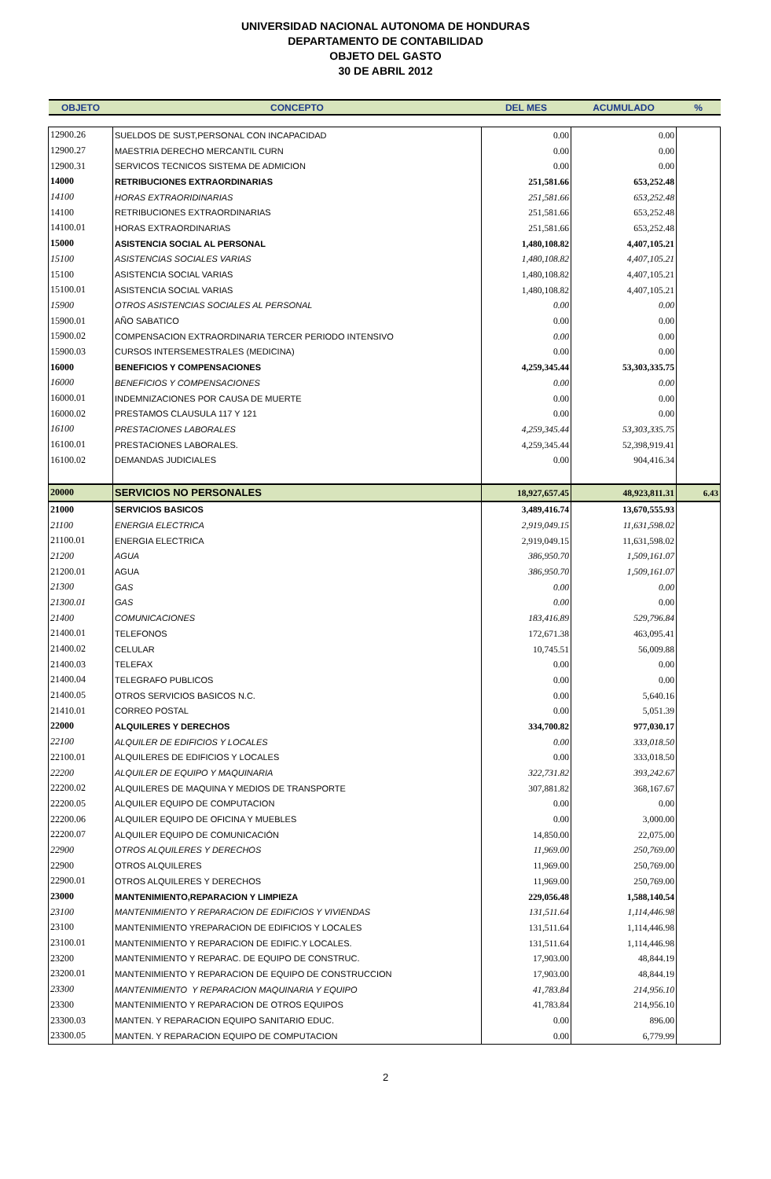UNIVERSIDAD NACIONAL AUTONOMA DE HONDURAS
DEPARTAMENTO DE CONTABILIDAD
OBJETO DEL GASTO
30 DE ABRIL 2012
| OBJETO | CONCEPTO | DEL MES | ACUMULADO | % |
| --- | --- | --- | --- | --- |
| 12900.26 | SUELDOS DE SUST,PERSONAL CON INCAPACIDAD | 0.00 | 0.00 | |
| 12900.27 | MAESTRIA DERECHO MERCANTIL CURN | 0.00 | 0.00 | |
| 12900.31 | SERVICOS TECNICOS SISTEMA DE ADMICION | 0.00 | 0.00 | |
| 14000 | RETRIBUCIONES EXTRAORDINARIAS | 251,581.66 | 653,252.48 | |
| 14100 | HORAS EXTRAORIDINARIAS | 251,581.66 | 653,252.48 | |
| 14100 | RETRIBUCIONES EXTRAORDINARIAS | 251,581.66 | 653,252.48 | |
| 14100.01 | HORAS EXTRAORDINARIAS | 251,581.66 | 653,252.48 | |
| 15000 | ASISTENCIA SOCIAL AL PERSONAL | 1,480,108.82 | 4,407,105.21 | |
| 15100 | ASISTENCIAS SOCIALES VARIAS | 1,480,108.82 | 4,407,105.21 | |
| 15100 | ASISTENCIA SOCIAL VARIAS | 1,480,108.82 | 4,407,105.21 | |
| 15100.01 | ASISTENCIA SOCIAL VARIAS | 1,480,108.82 | 4,407,105.21 | |
| 15900 | OTROS ASISTENCIAS SOCIALES AL PERSONAL | 0.00 | 0.00 | |
| 15900.01 | AÑO SABATICO | 0.00 | 0.00 | |
| 15900.02 | COMPENSACION EXTRAORDINARIA TERCER PERIODO INTENSIVO | 0.00 | 0.00 | |
| 15900.03 | CURSOS INTERSEMESTRALES (MEDICINA) | 0.00 | 0.00 | |
| 16000 | BENEFICIOS Y COMPENSACIONES | 4,259,345.44 | 53,303,335.75 | |
| 16000 | BENEFICIOS Y COMPENSACIONES | 0.00 | 0.00 | |
| 16000.01 | INDEMNIZACIONES POR CAUSA DE MUERTE | 0.00 | 0.00 | |
| 16000.02 | PRESTAMOS CLAUSULA 117 Y 121 | 0.00 | 0.00 | |
| 16100 | PRESTACIONES LABORALES | 4,259,345.44 | 53,303,335.75 | |
| 16100.01 | PRESTACIONES LABORALES. | 4,259,345.44 | 52,398,919.41 | |
| 16100.02 | DEMANDAS JUDICIALES | 0.00 | 904,416.34 | |
| 20000 | SERVICIOS NO PERSONALES | 18,927,657.45 | 48,923,811.31 | 6.43 |
| 21000 | SERVICIOS BASICOS | 3,489,416.74 | 13,670,555.93 | |
| 21100 | ENERGIA ELECTRICA | 2,919,049.15 | 11,631,598.02 | |
| 21100.01 | ENERGIA ELECTRICA | 2,919,049.15 | 11,631,598.02 | |
| 21200 | AGUA | 386,950.70 | 1,509,161.07 | |
| 21200.01 | AGUA | 386,950.70 | 1,509,161.07 | |
| 21300 | GAS | 0.00 | 0.00 | |
| 21300.01 | GAS | 0.00 | 0.00 | |
| 21400 | COMUNICACIONES | 183,416.89 | 529,796.84 | |
| 21400.01 | TELEFONOS | 172,671.38 | 463,095.41 | |
| 21400.02 | CELULAR | 10,745.51 | 56,009.88 | |
| 21400.03 | TELEFAX | 0.00 | 0.00 | |
| 21400.04 | TELEGRAFO PUBLICOS | 0.00 | 0.00 | |
| 21400.05 | OTROS SERVICIOS BASICOS N.C. | 0.00 | 5,640.16 | |
| 21410.01 | CORREO POSTAL | 0.00 | 5,051.39 | |
| 22000 | ALQUILERES Y DERECHOS | 334,700.82 | 977,030.17 | |
| 22100 | ALQUILER DE EDIFICIOS Y LOCALES | 0.00 | 333,018.50 | |
| 22100.01 | ALQUILERES DE EDIFICIOS Y LOCALES | 0.00 | 333,018.50 | |
| 22200 | ALQUILER DE EQUIPO Y MAQUINARIA | 322,731.82 | 393,242.67 | |
| 22200.02 | ALQUILERES DE MAQUINA Y MEDIOS DE TRANSPORTE | 307,881.82 | 368,167.67 | |
| 22200.05 | ALQUILER EQUIPO DE COMPUTACION | 0.00 | 0.00 | |
| 22200.06 | ALQUILER EQUIPO DE OFICINA Y MUEBLES | 0.00 | 3,000.00 | |
| 22200.07 | ALQUILER EQUIPO DE COMUNICACIÓN | 14,850.00 | 22,075.00 | |
| 22900 | OTROS ALQUILERES Y DERECHOS | 11,969.00 | 250,769.00 | |
| 22900 | OTROS ALQUILERES | 11,969.00 | 250,769.00 | |
| 22900.01 | OTROS ALQUILERES Y DERECHOS | 11,969.00 | 250,769.00 | |
| 23000 | MANTENIMIENTO,REPARACION Y LIMPIEZA | 229,056.48 | 1,588,140.54 | |
| 23100 | MANTENIMIENTO Y REPARACION DE EDIFICIOS Y VIVIENDAS | 131,511.64 | 1,114,446.98 | |
| 23100 | MANTENIMIENTO YREPARACION DE EDIFICIOS Y LOCALES | 131,511.64 | 1,114,446.98 | |
| 23100.01 | MANTENIMIENTO Y REPARACION DE EDIFIC.Y LOCALES. | 131,511.64 | 1,114,446.98 | |
| 23200 | MANTENIMIENTO Y REPARAC. DE EQUIPO DE CONSTRUC. | 17,903.00 | 48,844.19 | |
| 23200.01 | MANTENIMIENTO Y REPARACION DE EQUIPO DE CONSTRUCCION | 17,903.00 | 48,844.19 | |
| 23300 | MANTENIMIENTO Y REPARACION MAQUINARIA Y EQUIPO | 41,783.84 | 214,956.10 | |
| 23300 | MANTENIMIENTO Y REPARACION DE OTROS EQUIPOS | 41,783.84 | 214,956.10 | |
| 23300.03 | MANTEN. Y REPARACION EQUIPO SANITARIO EDUC. | 0.00 | 896.00 | |
| 23300.05 | MANTEN. Y REPARACION EQUIPO DE COMPUTACION | 0.00 | 6,779.99 | |
2